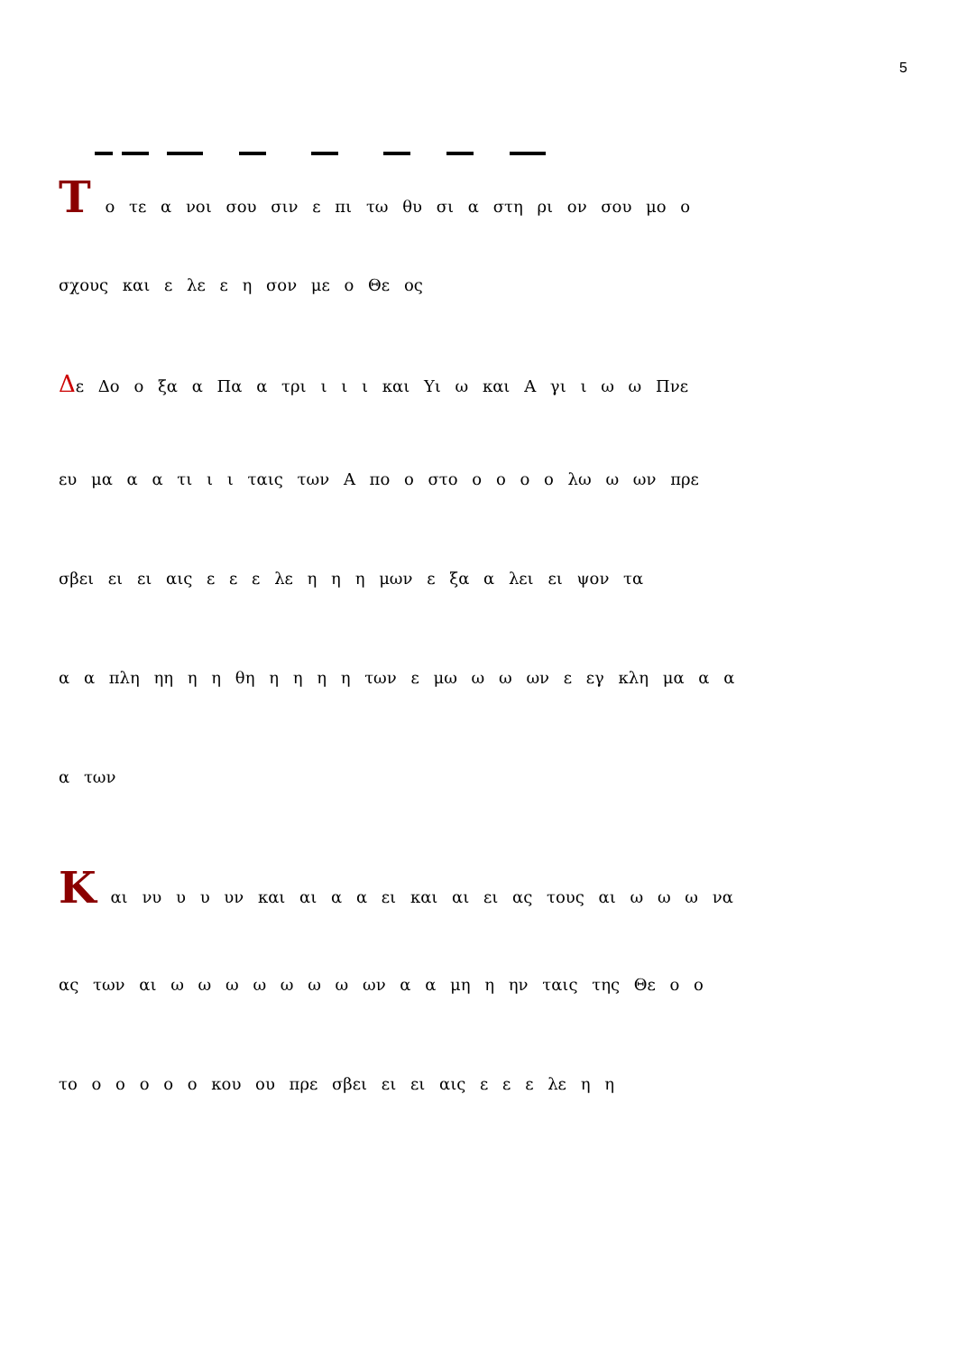5
Τ ο τε α νοι σου σιν ε πι τω θυ σι α στη ρι ον σου μο ο
σχους και ε λε ε η σον με ο Θε ος
Δε Δο ο ξα α Πα α τρι ι ι ι και Υι ω και Α γι ι ω ω Πνε
ευ μα α α τι ι ι ταις των Α πο ο στο ο ο ο ο λω ω ων πρε
σβει ει ει αις ε ε ε λε η η η μων ε ξα α λει ει ψον τα
α α πλη ηη η η θη η η η η των ε μω ω ω ων ε εγ κλη μα α α
α των
Κ αι νυ υ υ υν και αι α α ει και αι ει ας τους αι ω ω ω να
ας των αι ω ω ω ω ω ω ω ων α α μη η ην ταις της Θε ο ο
το ο ο ο ο ο κου ου πρε σβει ει ει αις ε ε ε λε η η